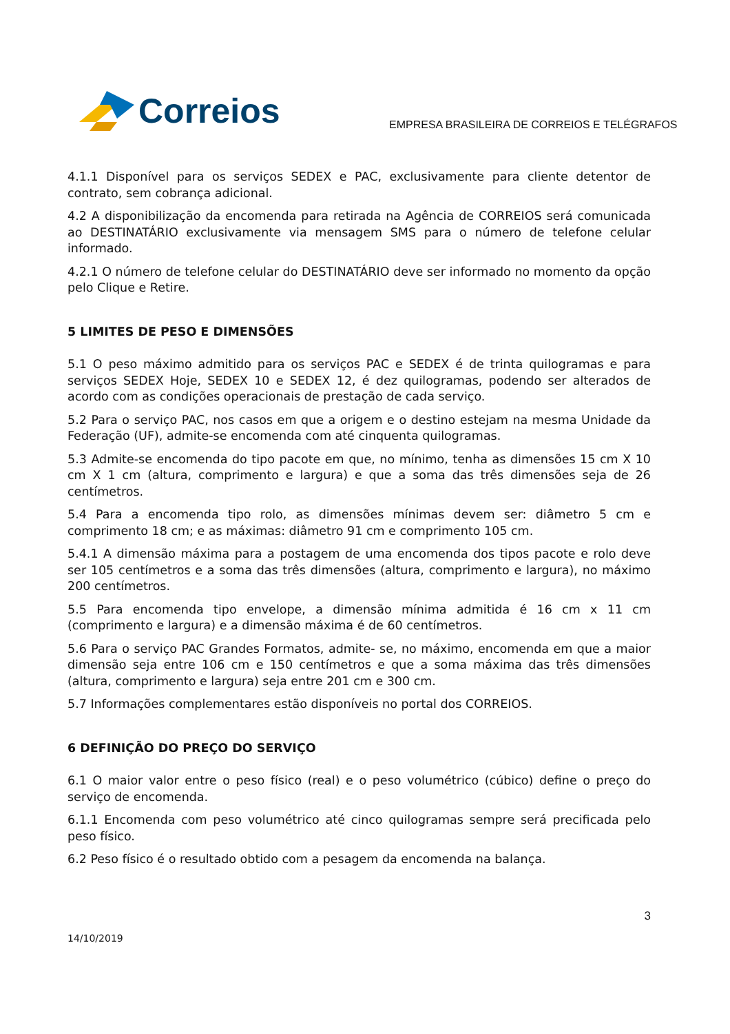Correios
EMPRESA BRASILEIRA DE CORREIOS E TELÉGRAFOS
4.1.1 Disponível para os serviços SEDEX e PAC, exclusivamente para cliente detentor de contrato, sem cobrança adicional.
4.2 A disponibilização da encomenda para retirada na Agência de CORREIOS será comunicada ao DESTINATÁRIO exclusivamente via mensagem SMS para o número de telefone celular informado.
4.2.1 O número de telefone celular do DESTINATÁRIO deve ser informado no momento da opção pelo Clique e Retire.
5 LIMITES DE PESO E DIMENSÕES
5.1 O peso máximo admitido para os serviços PAC e SEDEX é de trinta quilogramas e para serviços SEDEX Hoje, SEDEX 10 e SEDEX 12, é dez quilogramas, podendo ser alterados de acordo com as condições operacionais de prestação de cada serviço.
5.2 Para o serviço PAC, nos casos em que a origem e o destino estejam na mesma Unidade da Federação (UF), admite-se encomenda com até cinquenta quilogramas.
5.3 Admite-se encomenda do tipo pacote em que, no mínimo, tenha as dimensões 15 cm X 10 cm X 1 cm (altura, comprimento e largura) e que a soma das três dimensões seja de 26 centímetros.
5.4 Para a encomenda tipo rolo, as dimensões mínimas devem ser: diâmetro 5 cm e comprimento 18 cm; e as máximas: diâmetro 91 cm e comprimento 105 cm.
5.4.1 A dimensão máxima para a postagem de uma encomenda dos tipos pacote e rolo deve ser 105 centímetros e a soma das três dimensões (altura, comprimento e largura), no máximo 200 centímetros.
5.5 Para encomenda tipo envelope, a dimensão mínima admitida é 16 cm x 11 cm (comprimento e largura) e a dimensão máxima é de 60 centímetros.
5.6 Para o serviço PAC Grandes Formatos, admite- se, no máximo, encomenda em que a maior dimensão seja entre 106 cm e 150 centímetros e que a soma máxima das três dimensões (altura, comprimento e largura) seja entre 201 cm e 300 cm.
5.7 Informações complementares estão disponíveis no portal dos CORREIOS.
6 DEFINIÇÃO DO PREÇO DO SERVIÇO
6.1 O maior valor entre o peso físico (real) e o peso volumétrico (cúbico) define o preço do serviço de encomenda.
6.1.1 Encomenda com peso volumétrico até cinco quilogramas sempre será precificada pelo peso físico.
6.2 Peso físico é o resultado obtido com a pesagem da encomenda na balança.
3
14/10/2019